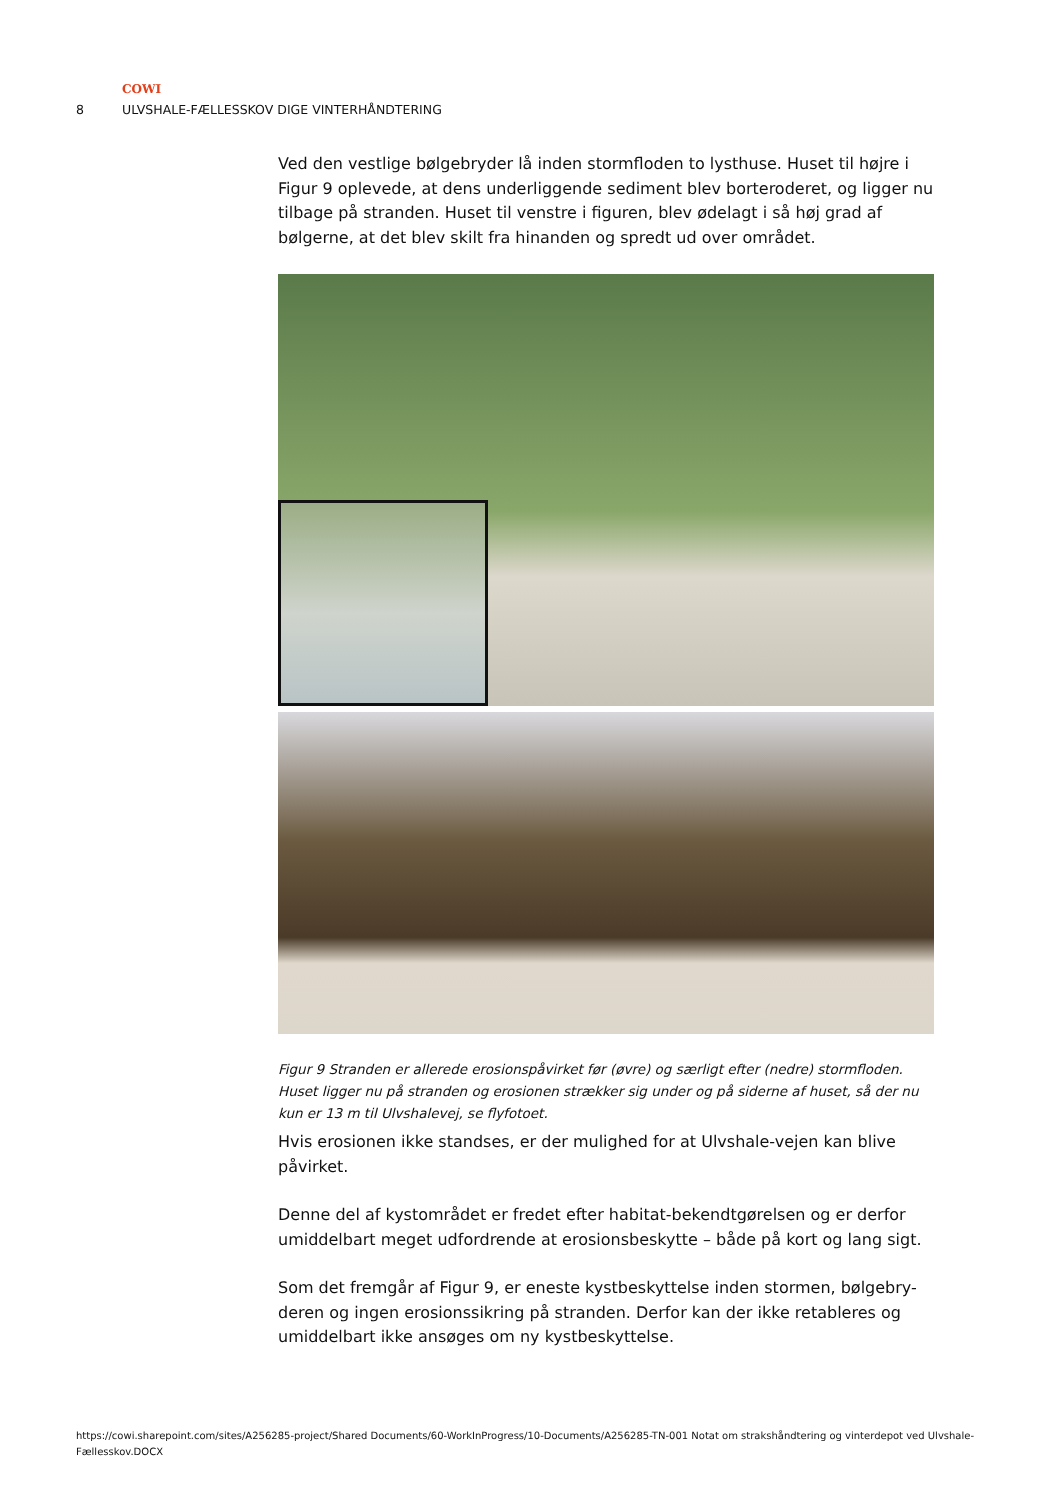COWI
8 ULVSHALE-FÆLLESSKOV DIGE VINTERHÅNDTERING
Ved den vestlige bølgebryder lå inden stormfloden to lysthuse. Huset til højre i Figur 9 oplevede, at dens underliggende sediment blev borteroderet, og ligger nu tilbage på stranden. Huset til venstre i figuren, blev ødelagt i så høj grad af bølgerne, at det blev skilt fra hinanden og spredt ud over området.
Figur 9 Stranden er allerede erosionspåvirket før (øvre) og særligt efter (nedre) stormfloden. Huset ligger nu på stranden og erosionen strækker sig under og på siderne af huset, så der nu kun er 13 m til Ulvshalevej, se flyfotoet.
Hvis erosionen ikke standses, er der mulighed for at Ulvshale-vejen kan blive påvirket.
Denne del af kystområdet er fredet efter habitat-bekendtgørelsen og er derfor umiddelbart meget udfordrende at erosionsbeskytte – både på kort og lang sigt.
Som det fremgår af Figur 9, er eneste kystbeskyttelse inden stormen, bølgebry-deren og ingen erosionssikring på stranden. Derfor kan der ikke retableres og umiddelbart ikke ansøges om ny kystbeskyttelse.
https://cowi.sharepoint.com/sites/A256285-project/Shared Documents/60-WorkInProgress/10-Documents/A256285-TN-001 Notat om strakshåndtering og vinterdepot ved Ulvshale-Fællesskov.DOCX